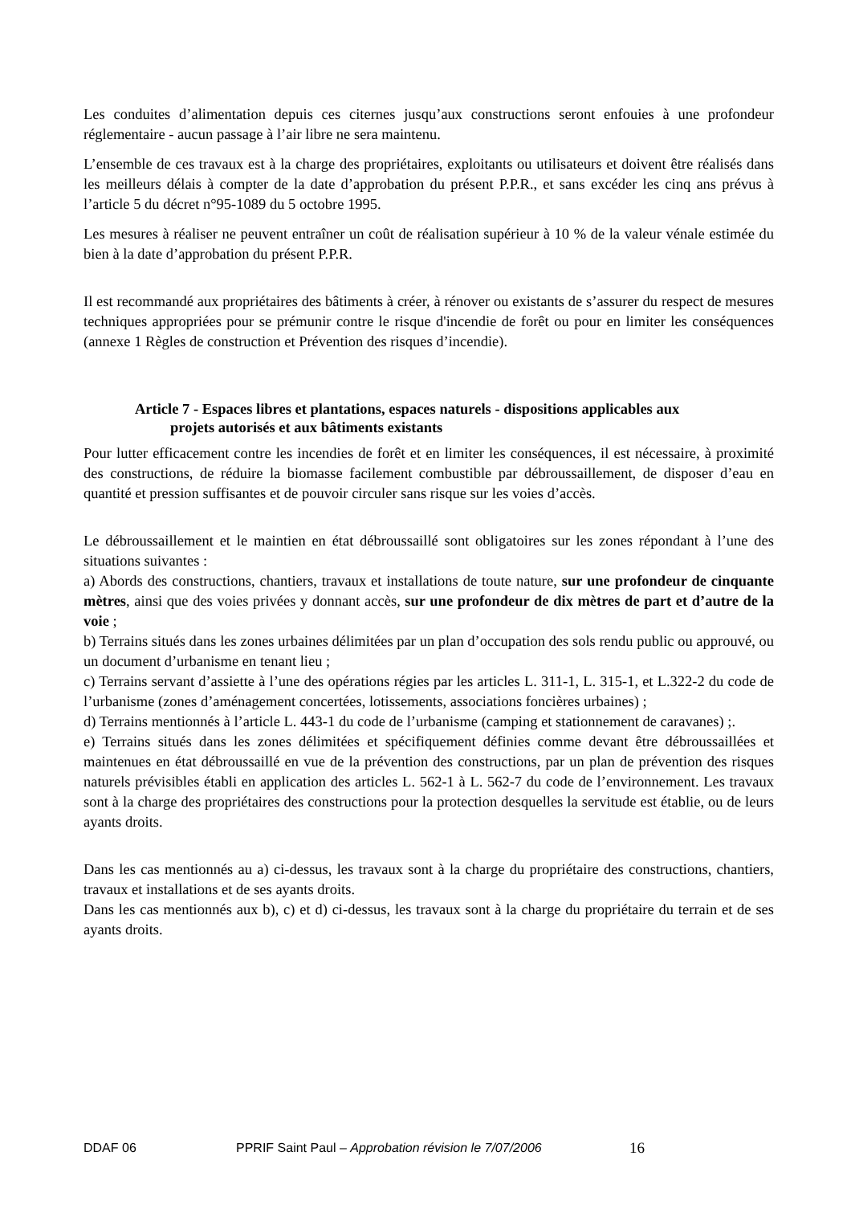Les conduites d’alimentation depuis ces citernes jusqu’aux constructions seront enfouies à une profondeur réglementaire - aucun passage à l’air libre ne sera maintenu.
L’ensemble de ces travaux est à la charge des propriétaires, exploitants ou utilisateurs et doivent être réalisés dans les meilleurs délais à compter de la date d’approbation du présent P.P.R., et sans excéder les cinq ans prévus à l’article 5 du décret n°95-1089 du 5 octobre 1995.
Les mesures à réaliser ne peuvent entraîner un coût de réalisation supérieur à 10 % de la valeur vénale estimée du bien à la date d’approbation du présent P.P.R.
Il est recommandé aux propriétaires des bâtiments à créer, à rénover ou existants de s’assurer du respect de mesures techniques appropriées pour se prémunir contre le risque d'incendie de forêt ou pour en limiter les conséquences (annexe 1 Règles de construction et Prévention des risques d’incendie).
Article 7 - Espaces libres et plantations, espaces naturels - dispositions applicables aux
projets autorisés et aux bâtiments existants
Pour lutter efficacement contre les incendies de forêt et en limiter les conséquences, il est nécessaire, à proximité des constructions, de réduire la biomasse facilement combustible par débroussaillement, de disposer d’eau en quantité et pression suffisantes et de pouvoir circuler sans risque sur les voies d’accès.
Le débroussaillement et le maintien en état débroussaillé sont obligatoires sur les zones répondant à l’une des situations suivantes :
a) Abords des constructions, chantiers, travaux et installations de toute nature, sur une profondeur de cinquante mètres, ainsi que des voies privées y donnant accès, sur une profondeur de dix mètres de part et d’autre de la voie ;
b) Terrains situés dans les zones urbaines délimitées par un plan d’occupation des sols rendu public ou approuvé, ou un document d’urbanisme en tenant lieu ;
c) Terrains servant d’assiette à l’une des opérations régies par les articles L. 311-1, L. 315-1, et L.322-2 du code de l’urbanisme (zones d’aménagement concertées, lotissements, associations foncières urbaines) ;
d) Terrains mentionnés à l’article L. 443-1 du code de l’urbanisme (camping et stationnement de caravanes) ;.
e) Terrains situés dans les zones délimitées et spécifiquement définies comme devant être débroussaillées et maintenues en état débroussaillé en vue de la prévention des constructions, par un plan de prévention des risques naturels prévisibles établi en application des articles L. 562-1 à L. 562-7 du code de l’environnement. Les travaux sont à la charge des propriétaires des constructions pour la protection desquelles la servitude est établie, ou de leurs ayants droits.
Dans les cas mentionnés au a) ci-dessus, les travaux sont à la charge du propriétaire des constructions, chantiers, travaux et installations et de ses ayants droits.
Dans les cas mentionnés aux b), c) et d) ci-dessus, les travaux sont à la charge du propriétaire du terrain et de ses ayants droits.
DDAF 06 PPRIF Saint Paul – Approbation révision le 7/07/2006 16